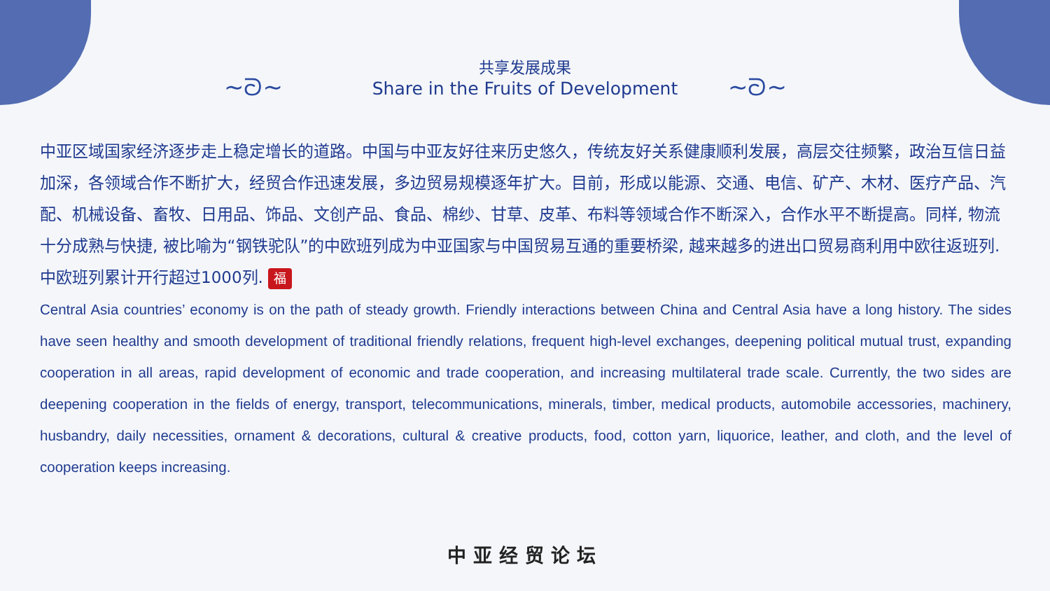~ᘐ~ ~ᘐ~
共享发展成果
Share in the Fruits of Development
中亚区域国家经济逐步走上稳定增长的道路。中国与中亚友好往来历史悠久，传统友好关系健康顺利发展，高层交往频繁，政治互信日益加深，各领域合作不断扩大，经贸合作迅速发展，多边贸易规模逐年扩大。目前，形成以能源、交通、电信、矿产、木材、医疗产品、汽配、机械设备、畜牧、日用品、饰品、文创产品、食品、棉纱、甘草、皮革、布料等领域合作不断深入，合作水平不断提高。同样, 物流十分成熟与快捷, 被比喻为“钢铁驼队”的中欧班列成为中亚国家与中国贸易互通的重要桥梁, 越来越多的进出口贸易商利用中欧往返班列. 中欧班列累计开行超过1000列. 福
Central Asia countries’ economy is on the path of steady growth. Friendly interactions between China and Central Asia have a long history. The sides have seen healthy and smooth development of traditional friendly relations, frequent high-level exchanges, deepening political mutual trust, expanding cooperation in all areas, rapid development of economic and trade cooperation, and increasing multilateral trade scale. Currently, the two sides are deepening cooperation in the fields of energy, transport, telecommunications, minerals, timber, medical products, automobile accessories, machinery, husbandry, daily necessities, ornament & decorations, cultural & creative products, food, cotton yarn, liquorice, leather, and cloth, and the level of cooperation keeps increasing.
中亚经贸论坛